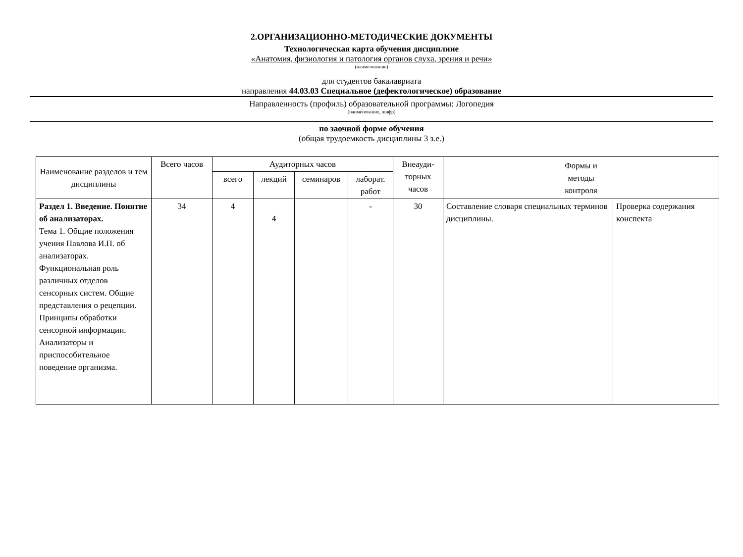2.ОРГАНИЗАЦИОННО-МЕТОДИЧЕСКИЕ ДОКУМЕНТЫ
Технологическая карта обучения дисциплине
«Анатомия, физиология и патология органов слуха, зрения и речи»
(наименование)
для студентов бакалавриата
направления 44.03.03 Специальное (дефектологическое) образование
Направленность (профиль) образовательной программы: Логопедия
(наименование, шифр)
по заочной форме обучения
(общая трудоемкость дисциплины 3 з.е.)
| Наименование разделов и тем дисциплины | Всего часов | Аудиторных часов | | | | Внеауди-торных часов | Формы и методы контроля | |
| --- | --- | --- | --- | --- | --- | --- | --- | --- |
| | | всего | лекций | семинаров | лаборат. работ | | | |
| Раздел 1. Введение. Понятие об анализаторах. Тема 1. Общие положения учения Павлова И.П. об анализаторах. Функциональная роль различных отделов сенсорных систем. Общие представления о рецепции. Принципы обработки сенсорной информации. Анализаторы и приспособительное поведение организма. | 34 | 4 | 4 | | - | 30 | Составление словаря специальных терминов дисциплины. | Проверка содержания конспекта |